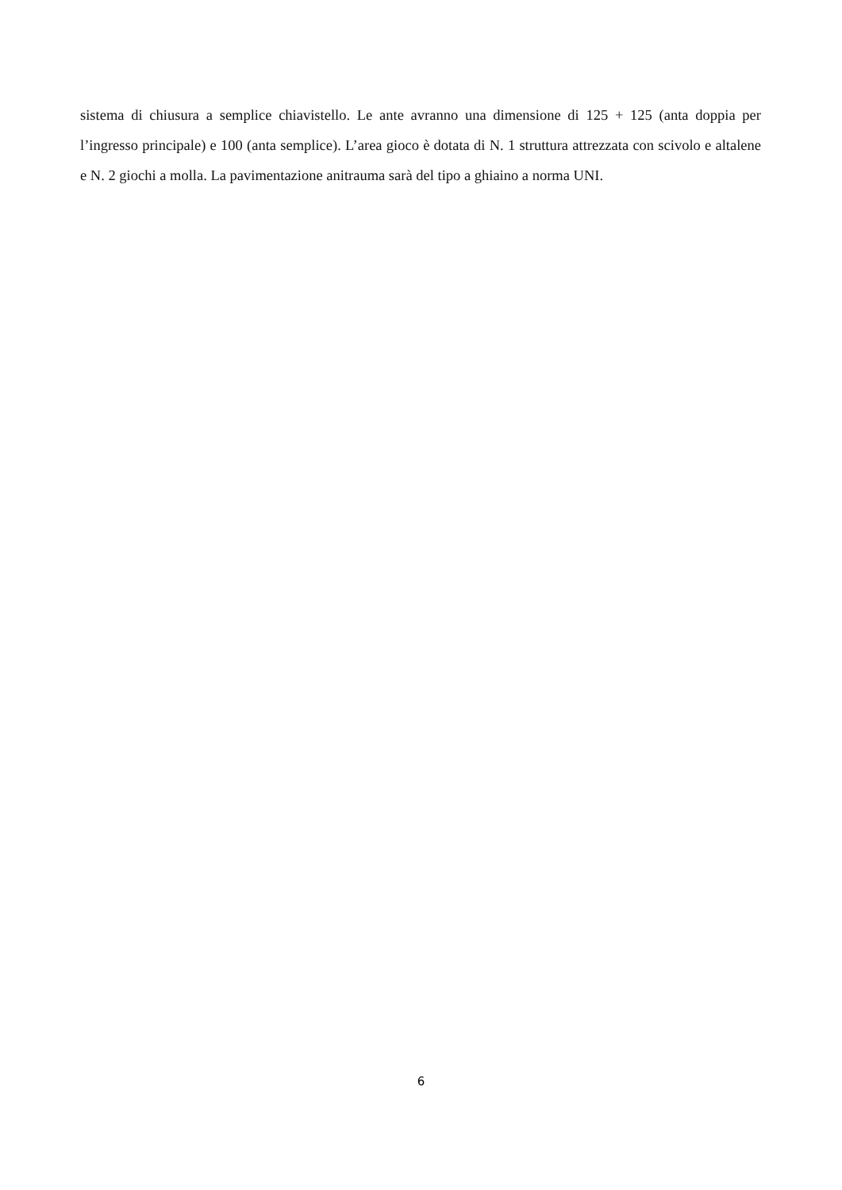sistema di chiusura a semplice chiavistello. Le ante avranno una dimensione di 125 + 125 (anta doppia per l’ingresso principale) e 100 (anta semplice). L’area gioco è dotata di N. 1 struttura attrezzata con scivolo e altalene e N. 2 giochi a molla. La pavimentazione anitrauma sarà del tipo a ghiaino a norma UNI.
6